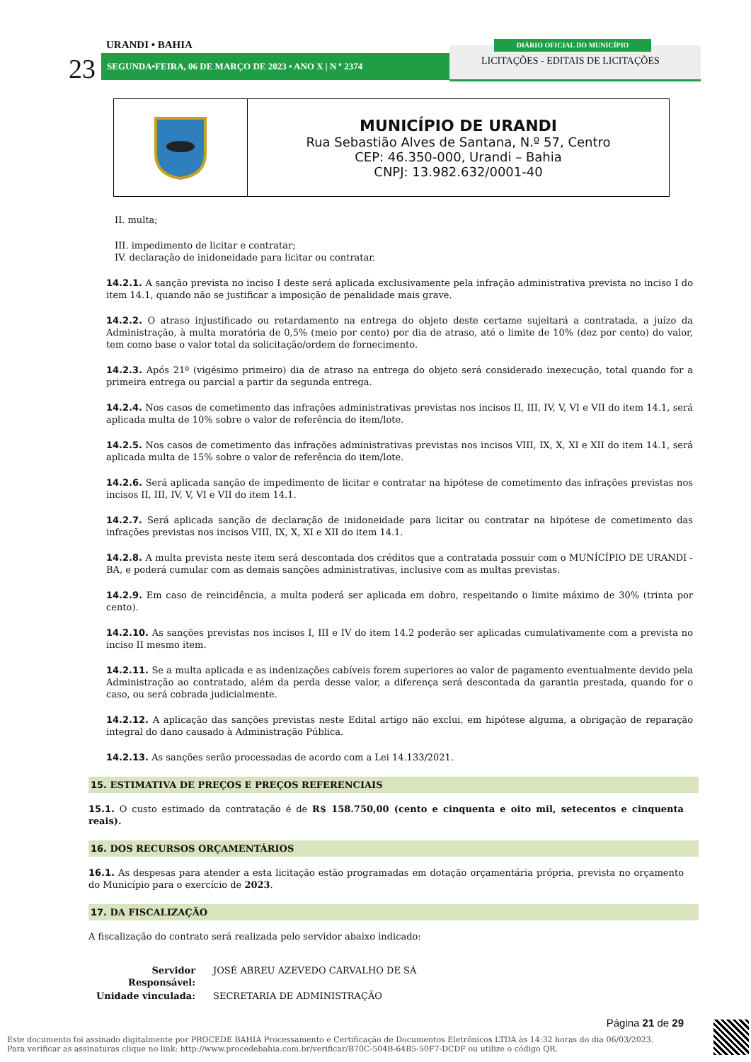URANDI • BAHIA
23 SEGUNDA•FEIRA, 06 DE MARÇO DE 2023 • ANO X | N º 2374
DIÁRIO OFICIAL DO MUNICÍPIO
LICITAÇÕES - EDITAIS DE LICITAÇÕES
| | MUNICÍPIO DE URANDI Rua Sebastião Alves de Santana, N.º 57, Centro CEP: 46.350-000, Urandi – Bahia CNPJ: 13.982.632/0001-40 |
II. multa;
III. impedimento de licitar e contratar;
IV. declaração de inidoneidade para licitar ou contratar.
14.2.1. A sanção prevista no inciso I deste será aplicada exclusivamente pela infração administrativa prevista no inciso I do item 14.1, quando não se justificar a imposição de penalidade mais grave.
14.2.2. O atraso injustificado ou retardamento na entrega do objeto deste certame sujeitará a contratada, a juízo da Administração, à multa moratória de 0,5% (meio por cento) por dia de atraso, até o limite de 10% (dez por cento) do valor, tem como base o valor total da solicitação/ordem de fornecimento.
14.2.3. Após 21º (vigésimo primeiro) dia de atraso na entrega do objeto será considerado inexecução, total quando for a primeira entrega ou parcial a partir da segunda entrega.
14.2.4. Nos casos de cometimento das infrações administrativas previstas nos incisos II, III, IV, V, VI e VII do item 14.1, será aplicada multa de 10% sobre o valor de referência do item/lote.
14.2.5. Nos casos de cometimento das infrações administrativas previstas nos incisos VIII, IX, X, XI e XII do item 14.1, será aplicada multa de 15% sobre o valor de referência do item/lote.
14.2.6. Será aplicada sanção de impedimento de licitar e contratar na hipótese de cometimento das infrações previstas nos incisos II, III, IV, V, VI e VII do item 14.1.
14.2.7. Será aplicada sanção de declaração de inidoneidade para licitar ou contratar na hipótese de cometimento das infrações previstas nos incisos VIII, IX, X, XI e XII do item 14.1.
14.2.8. A multa prevista neste item será descontada dos créditos que a contratada possuir com o MUNÍCÍPIO DE URANDI - BA, e poderá cumular com as demais sanções administrativas, inclusive com as multas previstas.
14.2.9. Em caso de reincidência, a multa poderá ser aplicada em dobro, respeitando o limite máximo de 30% (trinta por cento).
14.2.10. As sanções previstas nos incisos I, III e IV do item 14.2 poderão ser aplicadas cumulativamente com a prevista no inciso II mesmo item.
14.2.11. Se a multa aplicada e as indenizações cabíveis forem superiores ao valor de pagamento eventualmente devido pela Administração ao contratado, além da perda desse valor, a diferença será descontada da garantia prestada, quando for o caso, ou será cobrada judicialmente.
14.2.12. A aplicação das sanções previstas neste Edital artigo não exclui, em hipótese alguma, a obrigação de reparação integral do dano causado à Administração Pública.
14.2.13. As sanções serão processadas de acordo com a Lei 14.133/2021.
15. ESTIMATIVA DE PREÇOS E PREÇOS REFERENCIAIS
15.1. O custo estimado da contratação é de R$ 158.750,00 (cento e cinquenta e oito mil, setecentos e cinquenta reais).
16. DOS RECURSOS ORÇAMENTÁRIOS
16.1. As despesas para atender a esta licitação estão programadas em dotação orçamentária própria, prevista no orçamento do Município para o exercício de 2023.
17. DA FISCALIZAÇÃO
A fiscalização do contrato será realizada pelo servidor abaixo indicado:
| Servidor Responsável: | JOSÉ ABREU AZEVEDO CARVALHO DE SÁ |
| Unidade vinculada: | SECRETARIA DE ADMINISTRAÇÃO |
Página 21 de 29
Este documento foi assinado digitalmente por PROCEDE BAHIA Processamento e Certificação de Documentos Eletrônicos LTDA às 14:32 horas do dia 06/03/2023.
Para verificar as assinaturas clique no link: http://www.procedebahia.com.br/verificar/B70C-504B-64B5-50F7-DCDF ou utilize o código QR.